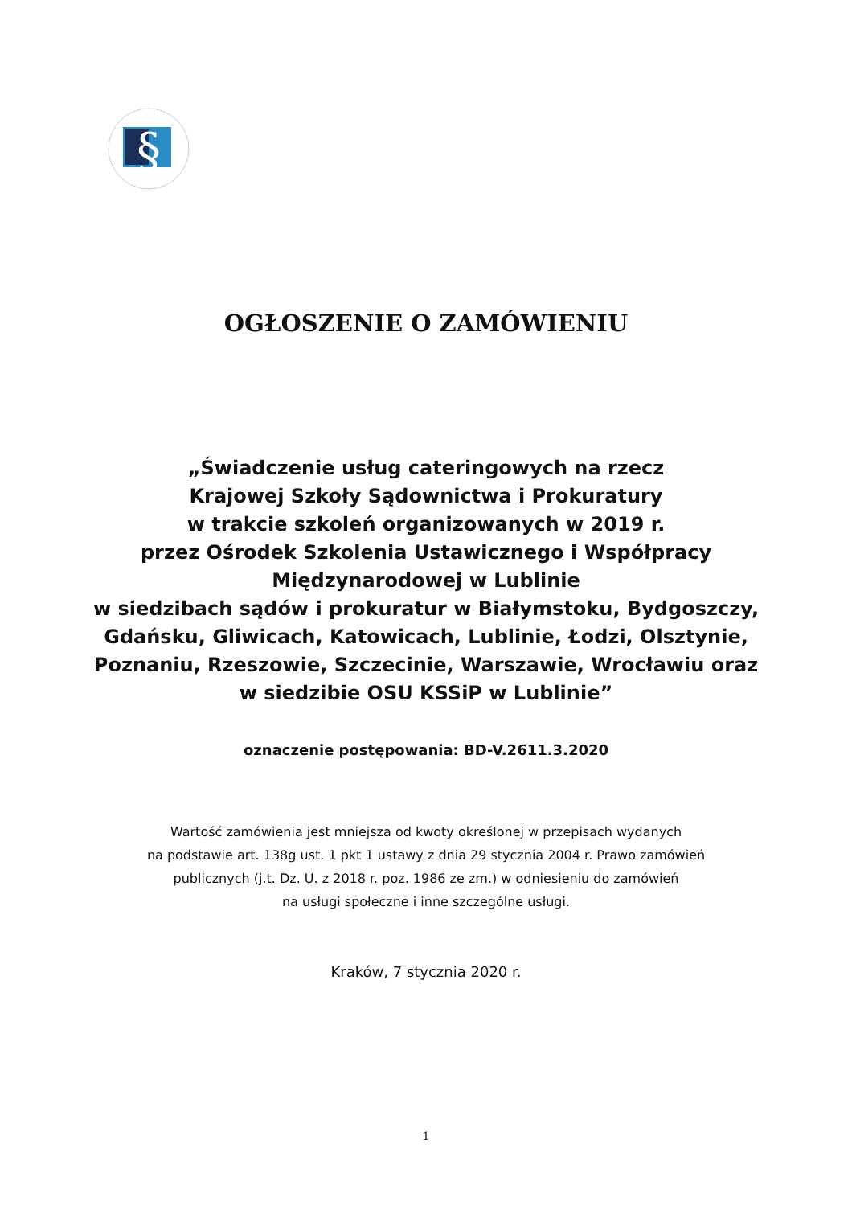§
OGŁOSZENIE O ZAMÓWIENIU
„Świadczenie usług cateringowych na rzecz
Krajowej Szkoły Sądownictwa i Prokuratury
w trakcie szkoleń organizowanych w 2019 r.
przez Ośrodek Szkolenia Ustawicznego i Współpracy
Międzynarodowej w Lublinie
w siedzibach sądów i prokuratur w Białymstoku, Bydgoszczy,
Gdańsku, Gliwicach, Katowicach, Lublinie, Łodzi, Olsztynie,
Poznaniu, Rzeszowie, Szczecinie, Warszawie, Wrocławiu oraz
w siedzibie OSU KSSiP w Lublinie”
oznaczenie postępowania: BD-V.2611.3.2020
Wartość zamówienia jest mniejsza od kwoty określonej w przepisach wydanych
na podstawie art. 138g ust. 1 pkt 1 ustawy z dnia 29 stycznia 2004 r. Prawo zamówień
publicznych (j.t. Dz. U. z 2018 r. poz. 1986 ze zm.) w odniesieniu do zamówień
na usługi społeczne i inne szczególne usługi.
Kraków, 7 stycznia 2020 r.
1